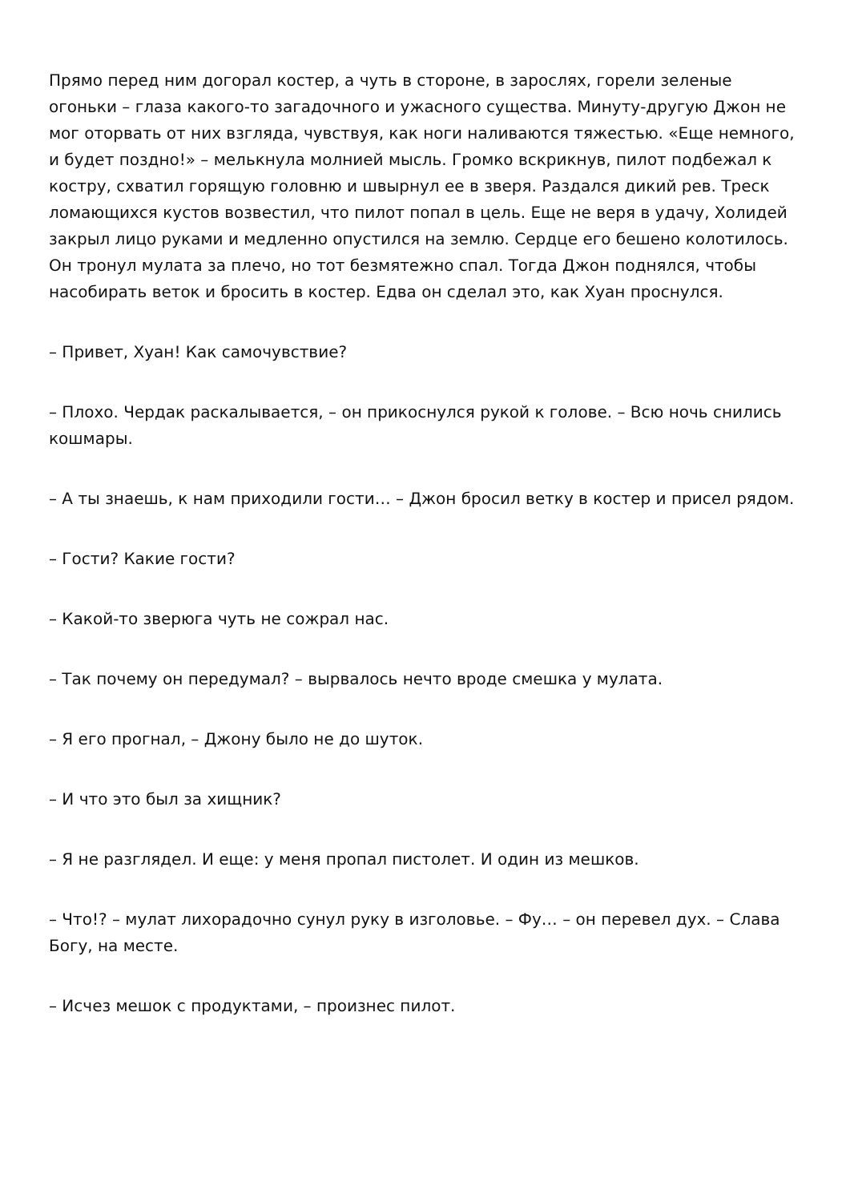Прямо перед ним догорал костер, а чуть в стороне, в зарослях, горели зеленые огоньки – глаза какого-то загадочного и ужасного существа. Минуту-другую Джон не мог оторвать от них взгляда, чувствуя, как ноги наливаются тяжестью. «Еще немного, и будет поздно!» – мелькнула молнией мысль. Громко вскрикнув, пилот подбежал к костру, схватил горящую головню и швырнул ее в зверя. Раздался дикий рев. Треск ломающихся кустов возвестил, что пилот попал в цель. Еще не веря в удачу, Холидей закрыл лицо руками и медленно опустился на землю. Сердце его бешено колотилось. Он тронул мулата за плечо, но тот безмятежно спал. Тогда Джон поднялся, чтобы насобирать веток и бросить в костер. Едва он сделал это, как Хуан проснулся.
– Привет, Хуан! Как самочувствие?
– Плохо. Чердак раскалывается, – он прикоснулся рукой к голове. – Всю ночь снились кошмары.
– А ты знаешь, к нам приходили гости… – Джон бросил ветку в костер и присел рядом.
– Гости? Какие гости?
– Какой-то зверюга чуть не сожрал нас.
– Так почему он передумал? – вырвалось нечто вроде смешка у мулата.
– Я его прогнал, – Джону было не до шуток.
– И что это был за хищник?
– Я не разглядел. И еще: у меня пропал пистолет. И один из мешков.
– Что!? – мулат лихорадочно сунул руку в изголовье. – Фу… – он перевел дух. – Слава Богу, на месте.
– Исчез мешок с продуктами, – произнес пилот.